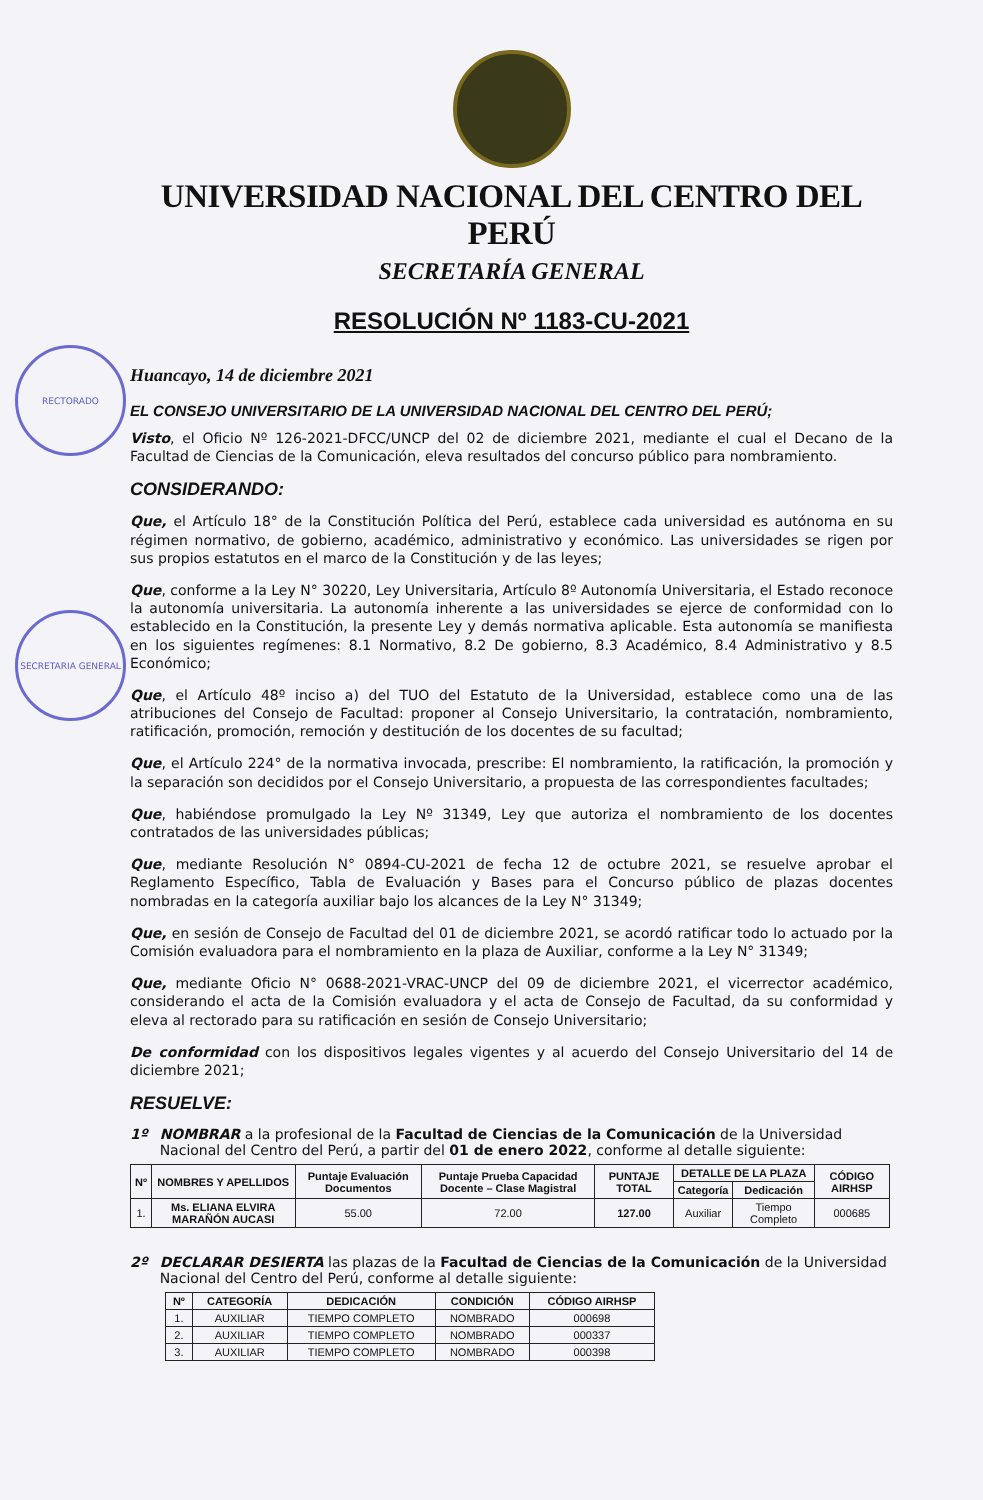RECTORADO
SECRETARIA GENERAL
UNIVERSIDAD NACIONAL DEL CENTRO DEL PERÚ
SECRETARÍA GENERAL
RESOLUCIÓN Nº 1183-CU-2021
Huancayo, 14 de diciembre 2021
EL CONSEJO UNIVERSITARIO DE LA UNIVERSIDAD NACIONAL DEL CENTRO DEL PERÚ;
Visto, el Oficio Nº 126-2021-DFCC/UNCP del 02 de diciembre 2021, mediante el cual el Decano de la Facultad de Ciencias de la Comunicación, eleva resultados del concurso público para nombramiento.
CONSIDERANDO:
Que, el Artículo 18° de la Constitución Política del Perú, establece cada universidad es autónoma en su régimen normativo, de gobierno, académico, administrativo y económico. Las universidades se rigen por sus propios estatutos en el marco de la Constitución y de las leyes;
Que, conforme a la Ley N° 30220, Ley Universitaria, Artículo 8º Autonomía Universitaria, el Estado reconoce la autonomía universitaria. La autonomía inherente a las universidades se ejerce de conformidad con lo establecido en la Constitución, la presente Ley y demás normativa aplicable. Esta autonomía se manifiesta en los siguientes regímenes: 8.1 Normativo, 8.2 De gobierno, 8.3 Académico, 8.4 Administrativo y 8.5 Económico;
Que, el Artículo 48º inciso a) del TUO del Estatuto de la Universidad, establece como una de las atribuciones del Consejo de Facultad: proponer al Consejo Universitario, la contratación, nombramiento, ratificación, promoción, remoción y destitución de los docentes de su facultad;
Que, el Artículo 224° de la normativa invocada, prescribe: El nombramiento, la ratificación, la promoción y la separación son decididos por el Consejo Universitario, a propuesta de las correspondientes facultades;
Que, habiéndose promulgado la Ley Nº 31349, Ley que autoriza el nombramiento de los docentes contratados de las universidades públicas;
Que, mediante Resolución N° 0894-CU-2021 de fecha 12 de octubre 2021, se resuelve aprobar el Reglamento Específico, Tabla de Evaluación y Bases para el Concurso público de plazas docentes nombradas en la categoría auxiliar bajo los alcances de la Ley N° 31349;
Que, en sesión de Consejo de Facultad del 01 de diciembre 2021, se acordó ratificar todo lo actuado por la Comisión evaluadora para el nombramiento en la plaza de Auxiliar, conforme a la Ley N° 31349;
Que, mediante Oficio N° 0688-2021-VRAC-UNCP del 09 de diciembre 2021, el vicerrector académico, considerando el acta de la Comisión evaluadora y el acta de Consejo de Facultad, da su conformidad y eleva al rectorado para su ratificación en sesión de Consejo Universitario;
De conformidad con los dispositivos legales vigentes y al acuerdo del Consejo Universitario del 14 de diciembre 2021;
RESUELVE:
1º NOMBRAR a la profesional de la Facultad de Ciencias de la Comunicación de la Universidad Nacional del Centro del Perú, a partir del 01 de enero 2022, conforme al detalle siguiente:
| Nº | NOMBRES Y APELLIDOS | Puntaje Evaluación Documentos | Puntaje Prueba Capacidad Docente – Clase Magistral | PUNTAJE TOTAL | DETALLE DE LA PLAZA | | CÓDIGO AIRHSP |
| --- | --- | --- | --- | --- | --- | --- | --- |
| | | | | | Categoría | Dedicación | |
| 1. | Ms. ELIANA ELVIRA MARAÑÓN AUCASI | 55.00 | 72.00 | 127.00 | Auxiliar | Tiempo Completo | 000685 |
2º DECLARAR DESIERTA las plazas de la Facultad de Ciencias de la Comunicación de la Universidad Nacional del Centro del Perú, conforme al detalle siguiente:
| Nº | CATEGORÍA | DEDICACIÓN | CONDICIÓN | CÓDIGO AIRHSP |
| --- | --- | --- | --- | --- |
| 1. | AUXILIAR | TIEMPO COMPLETO | NOMBRADO | 000698 |
| 2. | AUXILIAR | TIEMPO COMPLETO | NOMBRADO | 000337 |
| 3. | AUXILIAR | TIEMPO COMPLETO | NOMBRADO | 000398 |